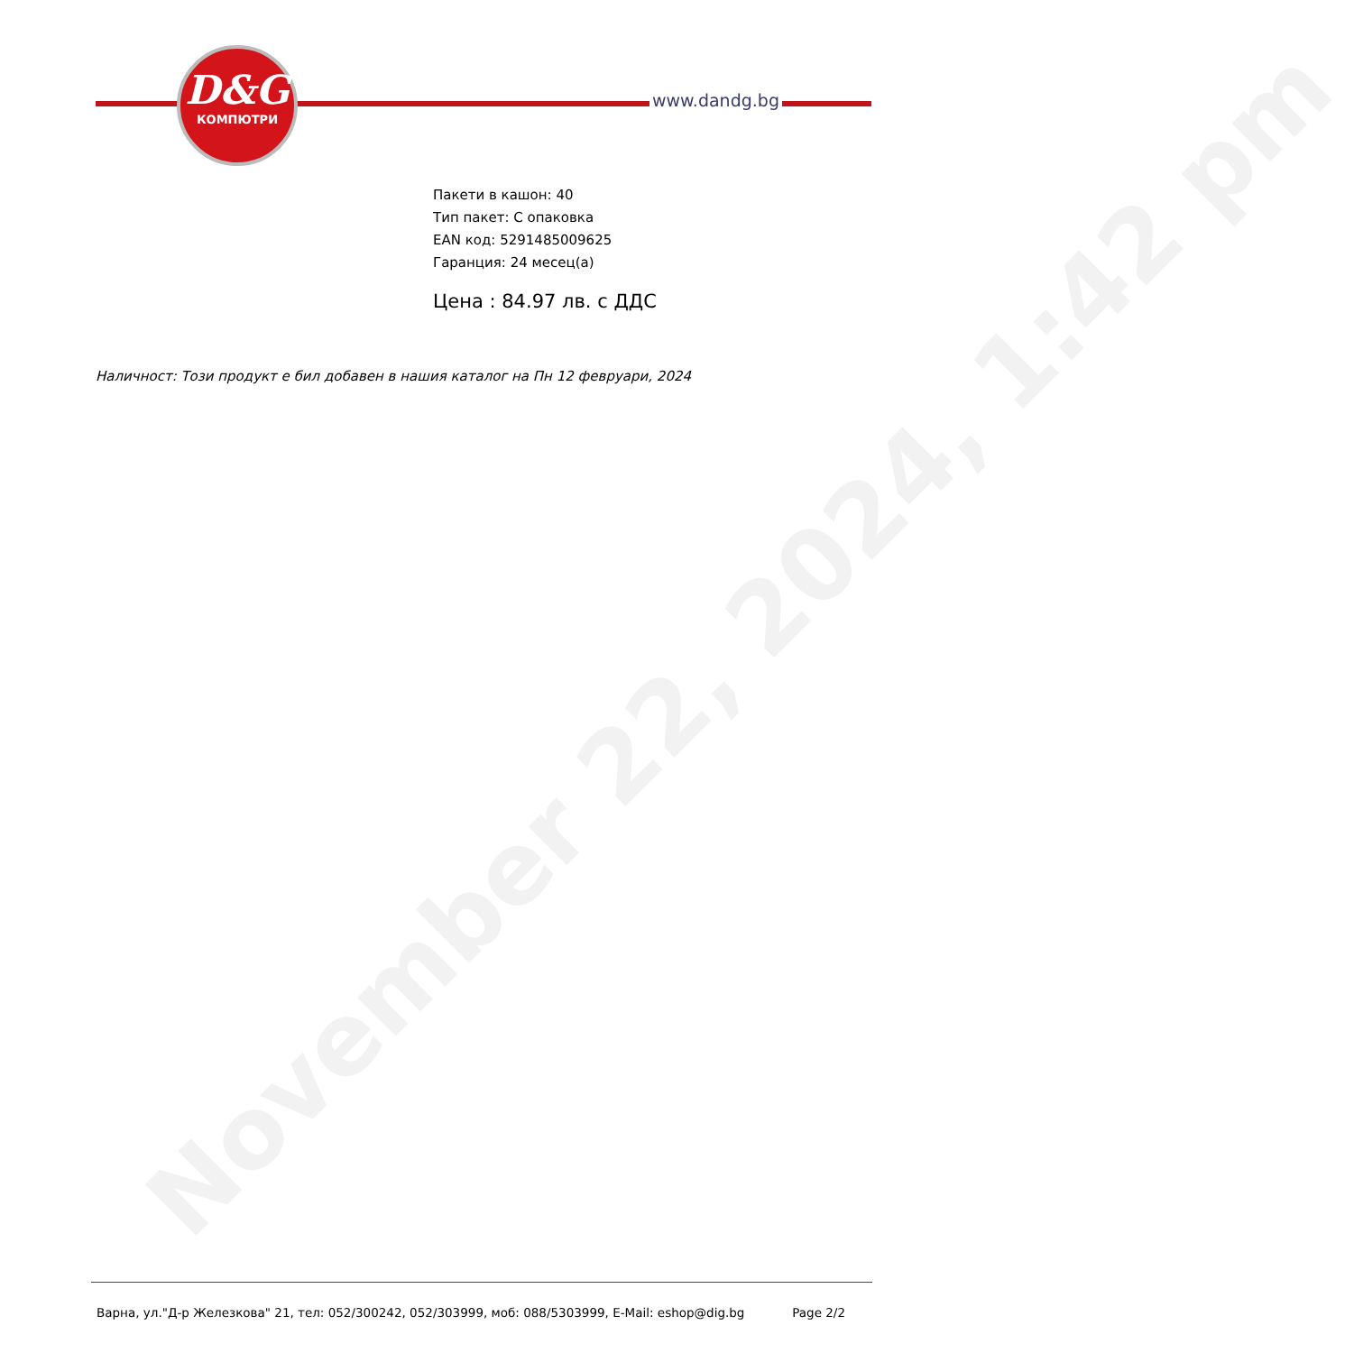November 22, 2024, 1:42 pm
D&G
КОМПЮТРИ
www.dandg.bg
Пакети в кашон: 40
Тип пакет: С опаковка
EAN код: 5291485009625
Гаранция: 24 месец(а)
Цена : 84.97 лв. с ДДС
Наличност: Този продукт е бил добавен в нашия каталог на Пн 12 февруари, 2024
Варна, ул."Д-р Железкова" 21, тел: 052/300242, 052/303999, моб: 088/5303999, E-Mail: eshop@dig.bg Page 2/2